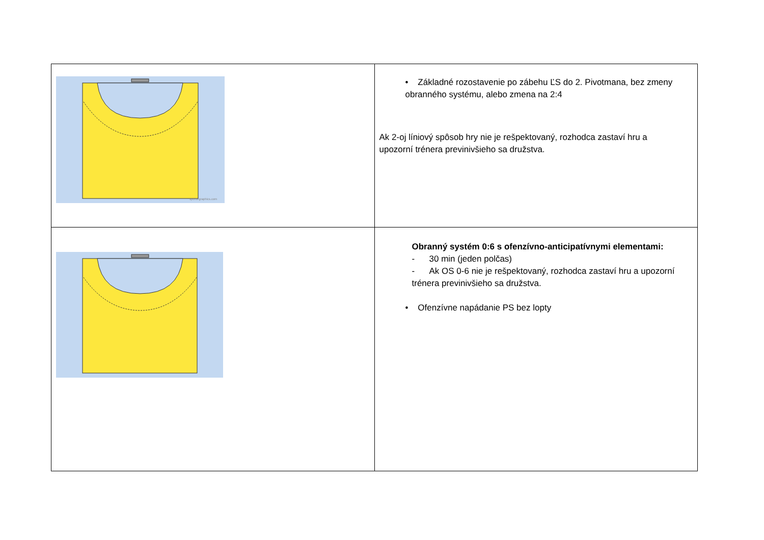| sports-graphics.com | • Základné rozostavenie po zábehu ĽS do 2. Pivotmana, bez zmeny obranného systému, alebo zmena na 2:4 Ak 2-oj líniový spôsob hry nie je rešpektovaný, rozhodca zastaví hru a upozorní trénera previnivšieho sa družstva. |
| | Obranný systém 0:6 s ofenzívno-anticipatívnymi elementami: - 30 min (jeden polčas) - Ak OS 0-6 nie je rešpektovaný, rozhodca zastaví hru a upozorní trénera previnivšieho sa družstva. • Ofenzívne napádanie PS bez lopty |